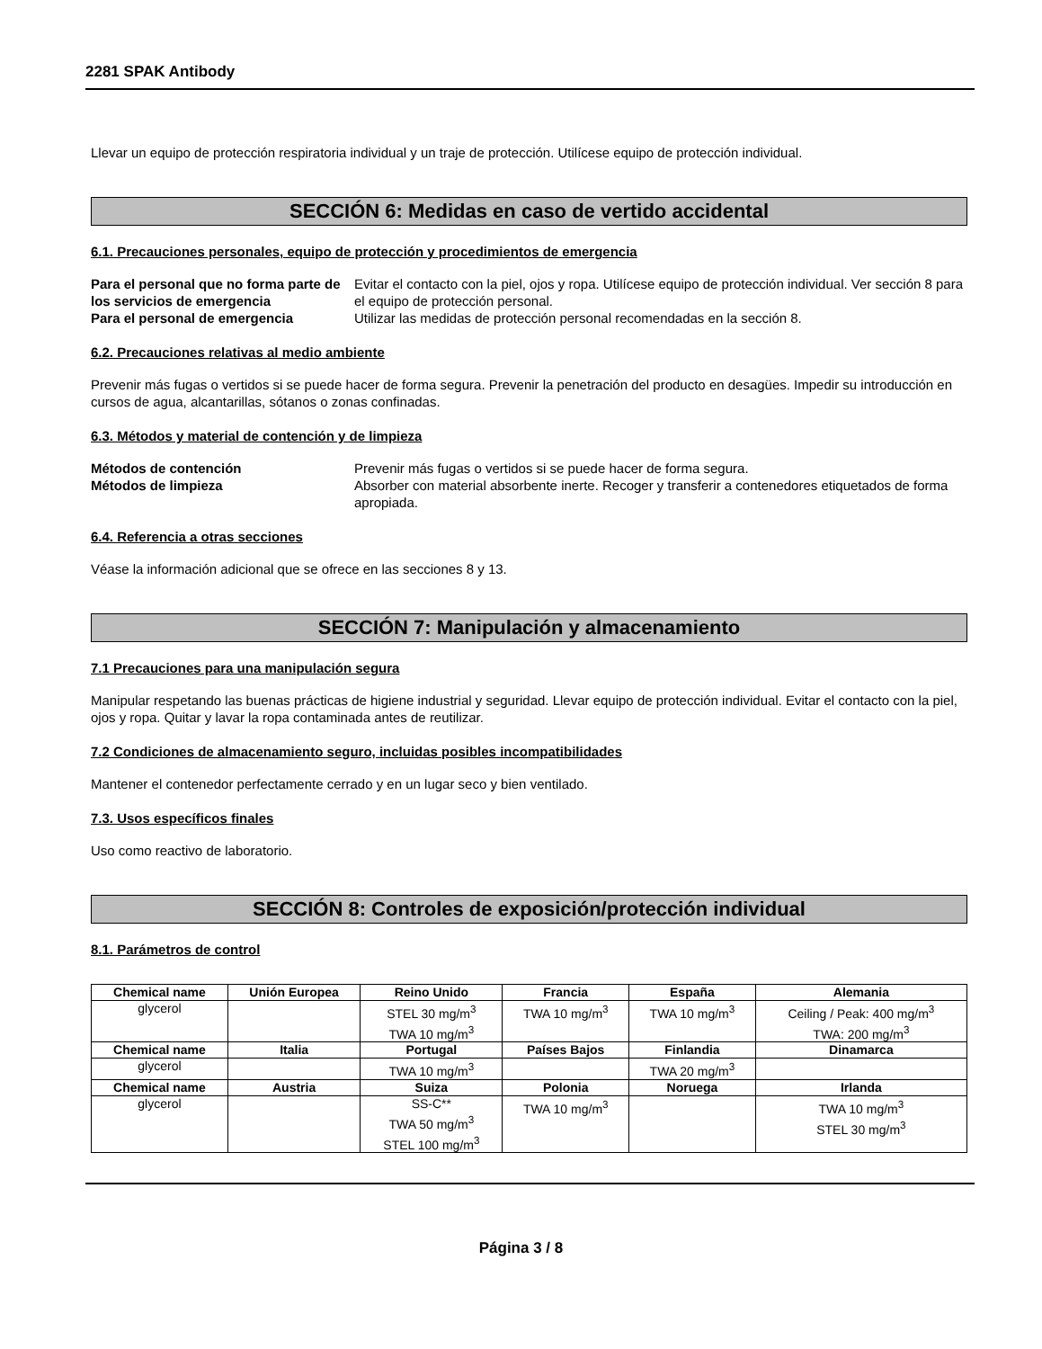2281 SPAK Antibody
Llevar un equipo de protección respiratoria individual y un traje de protección. Utilícese equipo de protección individual.
SECCIÓN 6: Medidas en caso de vertido accidental
6.1. Precauciones personales, equipo de protección y procedimientos de emergencia
Para el personal que no forma parte de los servicios de emergencia Evitar el contacto con la piel, ojos y ropa. Utilícese equipo de protección individual. Ver sección 8 para el equipo de protección personal. Para el personal de emergencia Utilizar las medidas de protección personal recomendadas en la sección 8.
6.2. Precauciones relativas al medio ambiente
Prevenir más fugas o vertidos si se puede hacer de forma segura. Prevenir la penetración del producto en desagües. Impedir su introducción en cursos de agua, alcantarillas, sótanos o zonas confinadas.
6.3. Métodos y material de contención y de limpieza
Métodos de contención Prevenir más fugas o vertidos si se puede hacer de forma segura. Métodos de limpieza Absorber con material absorbente inerte. Recoger y transferir a contenedores etiquetados de forma apropiada.
6.4. Referencia a otras secciones
Véase la información adicional que se ofrece en las secciones 8 y 13.
SECCIÓN 7: Manipulación y almacenamiento
7.1 Precauciones para una manipulación segura
Manipular respetando las buenas prácticas de higiene industrial y seguridad. Llevar equipo de protección individual. Evitar el contacto con la piel, ojos y ropa. Quitar y lavar la ropa contaminada antes de reutilizar.
7.2 Condiciones de almacenamiento seguro, incluidas posibles incompatibilidades
Mantener el contenedor perfectamente cerrado y en un lugar seco y bien ventilado.
7.3. Usos específicos finales
Uso como reactivo de laboratorio.
SECCIÓN 8: Controles de exposición/protección individual
8.1. Parámetros de control
| Chemical name | Unión Europea | Reino Unido | Francia | España | Alemania |
| --- | --- | --- | --- | --- | --- |
| glycerol | | STEL 30 mg/m<sup>3</sup> TWA 10 mg/m<sup>3</sup> | TWA 10 mg/m<sup>3</sup> | TWA 10 mg/m<sup>3</sup> | Ceiling / Peak: 400 mg/m<sup>3</sup> TWA: 200 mg/m<sup>3</sup> |
| Chemical name | Italia | Portugal | Países Bajos | Finlandia | Dinamarca |
| glycerol | | TWA 10 mg/m<sup>3</sup> | | TWA 20 mg/m<sup>3</sup> | |
| Chemical name | Austria | Suiza | Polonia | Noruega | Irlanda |
| glycerol | | SS-C** TWA 50 mg/m<sup>3</sup> STEL 100 mg/m<sup>3</sup> | TWA 10 mg/m<sup>3</sup> | | TWA 10 mg/m<sup>3</sup> STEL 30 mg/m<sup>3</sup> |
Página 3 / 8